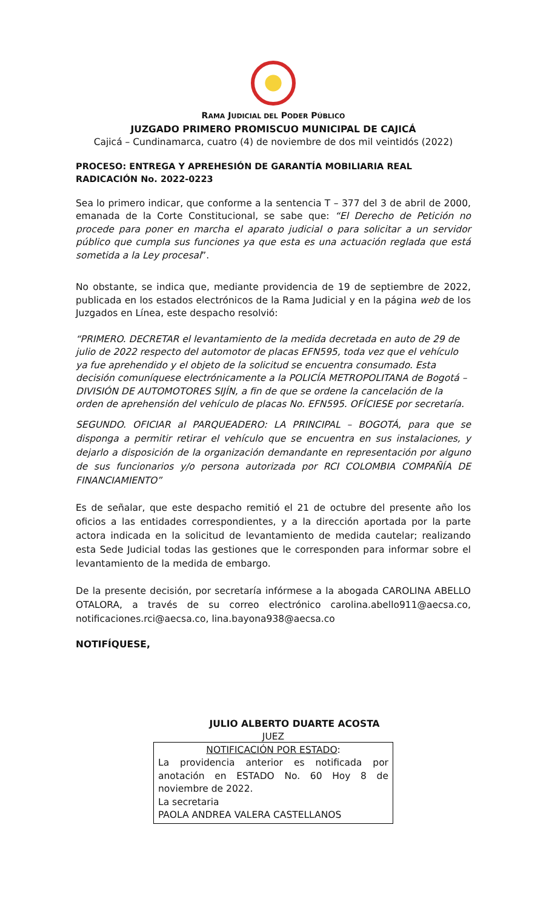RAMA JUDICIAL DEL PODER PÚBLICO
JUZGADO PRIMERO PROMISCUO MUNICIPAL DE CAJICÁ
Cajicá – Cundinamarca, cuatro (4) de noviembre de dos mil veintidós (2022)
PROCESO: ENTREGA Y APREHESIÓN DE GARANTÍA MOBILIARIA REAL
RADICACIÓN No. 2022-0223
Sea lo primero indicar, que conforme a la sentencia T – 377 del 3 de abril de 2000, emanada de la Corte Constitucional, se sabe que: “El Derecho de Petición no procede para poner en marcha el aparato judicial o para solicitar a un servidor público que cumpla sus funciones ya que esta es una actuación reglada que está sometida a la Ley procesal”.
No obstante, se indica que, mediante providencia de 19 de septiembre de 2022, publicada en los estados electrónicos de la Rama Judicial y en la página web de los Juzgados en Línea, este despacho resolvió:
“PRIMERO. DECRETAR el levantamiento de la medida decretada en auto de 29 de julio de 2022 respecto del automotor de placas EFN595, toda vez que el vehículo ya fue aprehendido y el objeto de la solicitud se encuentra consumado. Esta decisión comuníquese electrónicamente a la POLICÍA METROPOLITANA de Bogotá – DIVISIÓN DE AUTOMOTORES SIJÍN, a fin de que se ordene la cancelación de la orden de aprehensión del vehículo de placas No. EFN595. OFÍCIESE por secretaría.
SEGUNDO. OFICIAR al PARQUEADERO: LA PRINCIPAL – BOGOTÁ, para que se disponga a permitir retirar el vehículo que se encuentra en sus instalaciones, y dejarlo a disposición de la organización demandante en representación por alguno de sus funcionarios y/o persona autorizada por RCI COLOMBIA COMPAÑÍA DE FINANCIAMIENTO”
Es de señalar, que este despacho remitió el 21 de octubre del presente año los oficios a las entidades correspondientes, y a la dirección aportada por la parte actora indicada en la solicitud de levantamiento de medida cautelar; realizando esta Sede Judicial todas las gestiones que le corresponden para informar sobre el levantamiento de la medida de embargo.
De la presente decisión, por secretaría infórmese a la abogada CAROLINA ABELLO OTALORA, a través de su correo electrónico carolina.abello911@aecsa.co, notificaciones.rci@aecsa.co, lina.bayona938@aecsa.co
NOTIFÍQUESE,
JULIO ALBERTO DUARTE ACOSTA
JUEZ
NOTIFICACIÓN POR ESTADO:
La providencia anterior es notificada por anotación en ESTADO No. 60 Hoy 8 de noviembre de 2022.
La secretaria
PAOLA ANDREA VALERA CASTELLANOS